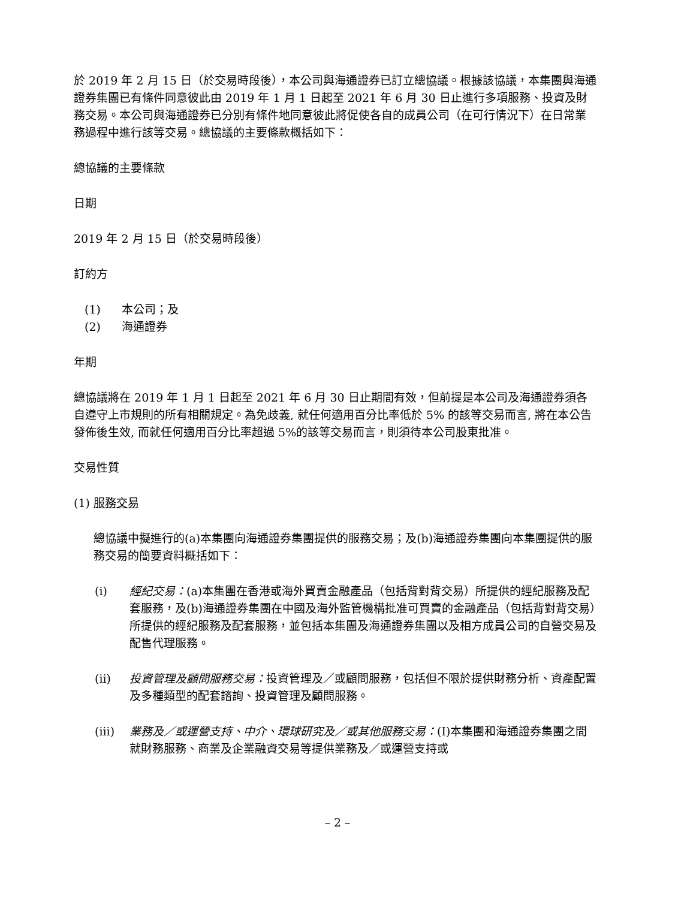於 2019 年 2 月 15 日（於交易時段後），本公司與海通證券已訂立總協議。根據該協議，本集團與海通證券集團已有條件同意彼此由 2019 年 1 月 1 日起至 2021 年 6 月 30 日止進行多項服務、投資及財務交易。本公司與海通證券已分別有條件地同意彼此將促使各自的成員公司（在可行情況下）在日常業務過程中進行該等交易。總協議的主要條款概括如下：
總協議的主要條款
日期
2019 年 2 月 15 日（於交易時段後）
訂約方
(1) 本公司；及
(2) 海通證券
年期
總協議將在 2019 年 1 月 1 日起至 2021 年 6 月 30 日止期間有效，但前提是本公司及海通證券須各自遵守上市規則的所有相關規定。為免歧義, 就任何適用百分比率低於 5% 的該等交易而言, 將在本公告發佈後生效, 而就任何適用百分比率超過 5%的該等交易而言，則須待本公司股東批准。
交易性質
(1) 服務交易
總協議中擬進行的(a)本集團向海通證券集團提供的服務交易；及(b)海通證券集團向本集團提供的服務交易的簡要資料概括如下：
(i) 經紀交易：(a)本集團在香港或海外買賣金融產品（包括背對背交易）所提供的經紀服務及配套服務，及(b)海通證券集團在中國及海外監管機構批准可買賣的金融產品（包括背對背交易）所提供的經紀服務及配套服務，並包括本集團及海通證券集團以及相方成員公司的自營交易及配售代理服務。
(ii) 投資管理及顧問服務交易：投資管理及／或顧問服務，包括但不限於提供財務分析、資產配置及多種類型的配套諮詢、投資管理及顧問服務。
(iii) 業務及／或運營支持、中介、環球研究及／或其他服務交易：(I)本集團和海通證券集團之間就財務服務、商業及企業融資交易等提供業務及／或運營支持或
– 2 –